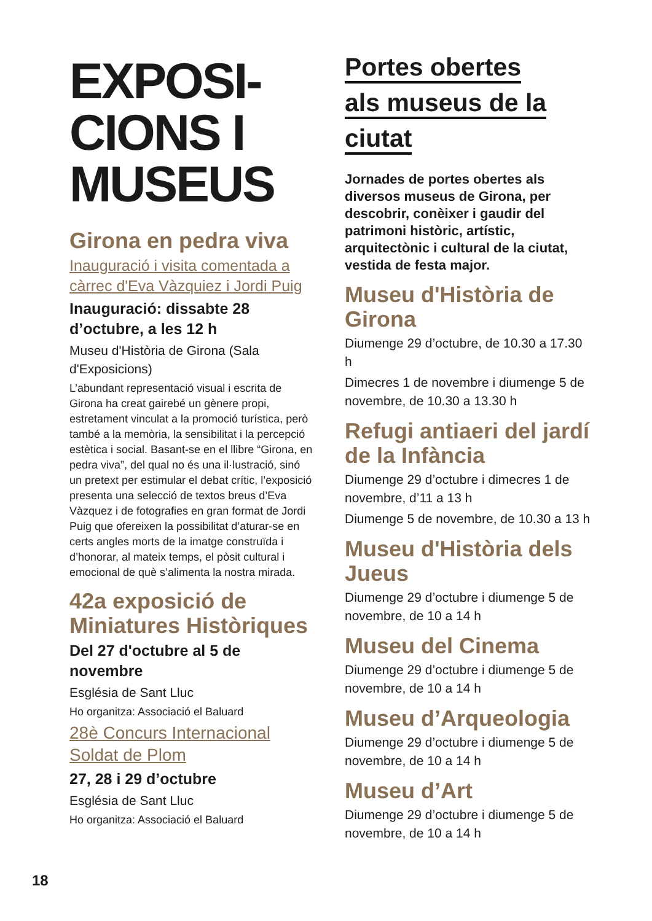EXPOSI-
CIONS I
MUSEUS
Girona en pedra viva
Inauguració i visita comentada a càrrec d'Eva Vàzquiez i Jordi Puig
Inauguració: dissabte 28 d’octubre, a les 12 h
Museu d'Història de Girona (Sala d'Exposicions)
L’abundant representació visual i escrita de Girona ha creat gairebé un gènere propi, estretament vinculat a la promoció turística, però també a la memòria, la sensibilitat i la percepció estètica i social. Basant-se en el llibre “Girona, en pedra viva”, del qual no és una il·lustració, sinó un pretext per estimular el debat crític, l’exposició presenta una selecció de textos breus d’Eva Vàzquez i de fotografies en gran format de Jordi Puig que ofereixen la possibilitat d’aturar-se en certs angles morts de la imatge construïda i d’honorar, al mateix temps, el pòsit cultural i emocional de què s’alimenta la nostra mirada.
42a exposició de Miniatures Històriques
Del 27 d'octubre al 5 de novembre
Església de Sant Lluc
Ho organitza: Associació el Baluard
28è Concurs Internacional Soldat de Plom
27, 28 i 29 d’octubre
Església de Sant Lluc
Ho organitza: Associació el Baluard
Portes obertes
als museus de la
ciutat
Jornades de portes obertes als diversos museus de Girona, per descobrir, conèixer i gaudir del patrimoni històric, artístic, arquitectònic i cultural de la ciutat, vestida de festa major.
Museu d'Història de Girona
Diumenge 29 d’octubre, de 10.30 a 17.30 h
Dimecres 1 de novembre i diumenge 5 de novembre, de 10.30 a 13.30 h
Refugi antiaeri del jardí de la Infància
Diumenge 29 d’octubre i dimecres 1 de novembre, d’11 a 13 h
Diumenge 5 de novembre, de 10.30 a 13 h
Museu d'Història dels Jueus
Diumenge 29 d’octubre i diumenge 5 de novembre, de 10 a 14 h
Museu del Cinema
Diumenge 29 d’octubre i diumenge 5 de novembre, de 10 a 14 h
Museu d’Arqueologia
Diumenge 29 d’octubre i diumenge 5 de novembre, de 10 a 14 h
Museu d’Art
Diumenge 29 d’octubre i diumenge 5 de novembre, de 10 a 14 h
18